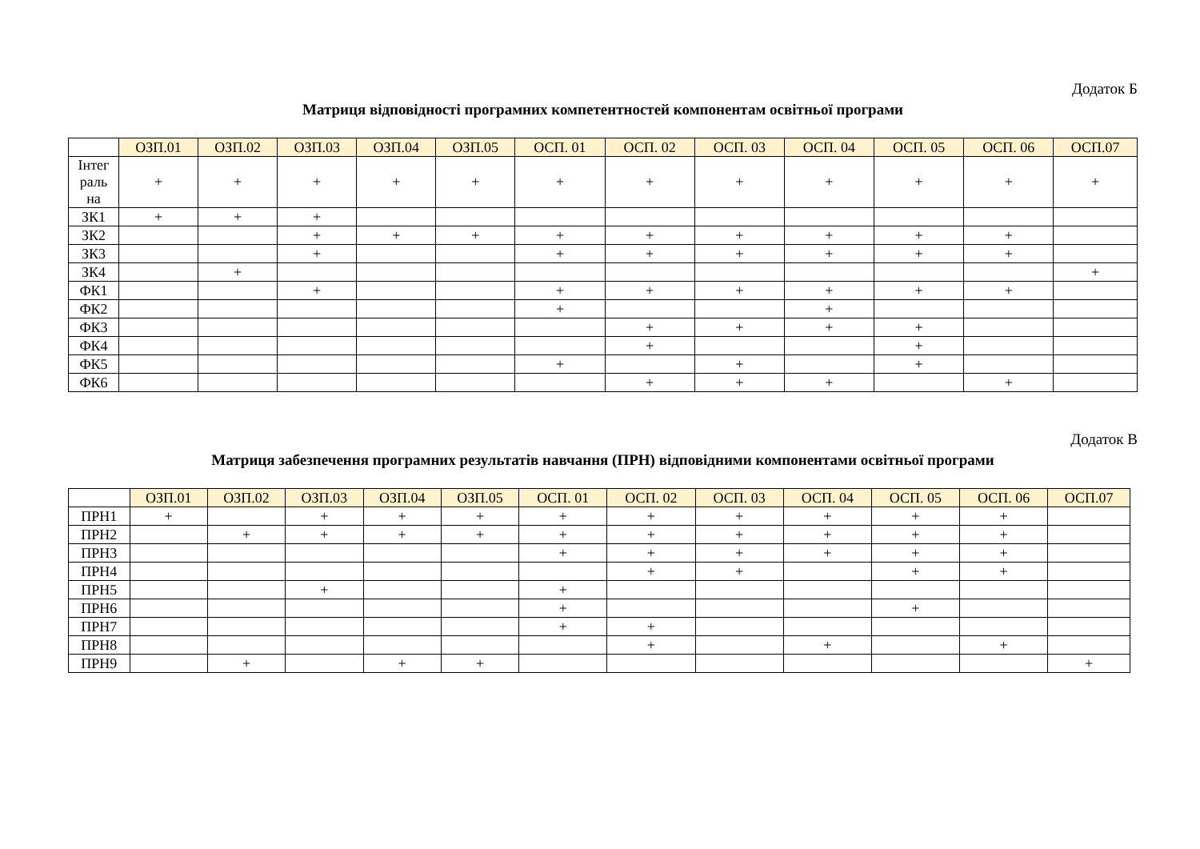Додаток Б
Матриця відповідності програмних компетентностей компонентам освітньої програми
| | ОЗП.01 | ОЗП.02 | ОЗП.03 | ОЗП.04 | ОЗП.05 | ОСП. 01 | ОСП. 02 | ОСП. 03 | ОСП. 04 | ОСП. 05 | ОСП. 06 | ОСП.07 |
| --- | --- | --- | --- | --- | --- | --- | --- | --- | --- | --- | --- | --- |
| Інтег раль на | + | + | + | + | + | + | + | + | + | + | + | + |
| ЗК1 | + | + | + | | | | | | | | | |
| ЗК2 | | | + | + | + | + | + | + | + | + | + | |
| ЗК3 | | | + | | | + | + | + | + | + | + | |
| ЗК4 | | + | | | | | | | | | | + |
| ФК1 | | | + | | | + | + | + | + | + | + | |
| ФК2 | | | | | | + | | | + | | | |
| ФК3 | | | | | | | + | + | + | + | | |
| ФК4 | | | | | | | + | | | + | | |
| ФК5 | | | | | | + | | + | | + | | |
| ФК6 | | | | | | | + | + | + | | + | |
Додаток В
Матриця забезпечення програмних результатів навчання (ПРН) відповідними компонентами освітньої програми
| | ОЗП.01 | ОЗП.02 | ОЗП.03 | ОЗП.04 | ОЗП.05 | ОСП. 01 | ОСП. 02 | ОСП. 03 | ОСП. 04 | ОСП. 05 | ОСП. 06 | ОСП.07 |
| --- | --- | --- | --- | --- | --- | --- | --- | --- | --- | --- | --- | --- |
| ПРН1 | + | | + | + | + | + | + | + | + | + | + | |
| ПРН2 | | + | + | + | + | + | + | + | + | + | + | |
| ПРН3 | | | | | | + | + | + | + | + | + | |
| ПРН4 | | | | | | | + | + | | + | + | |
| ПРН5 | | | + | | | + | | | | | | |
| ПРН6 | | | | | | + | | | | + | | |
| ПРН7 | | | | | | + | + | | | | | |
| ПРН8 | | | | | | | + | | + | | + | |
| ПРН9 | | + | | + | + | | | | | | | + |